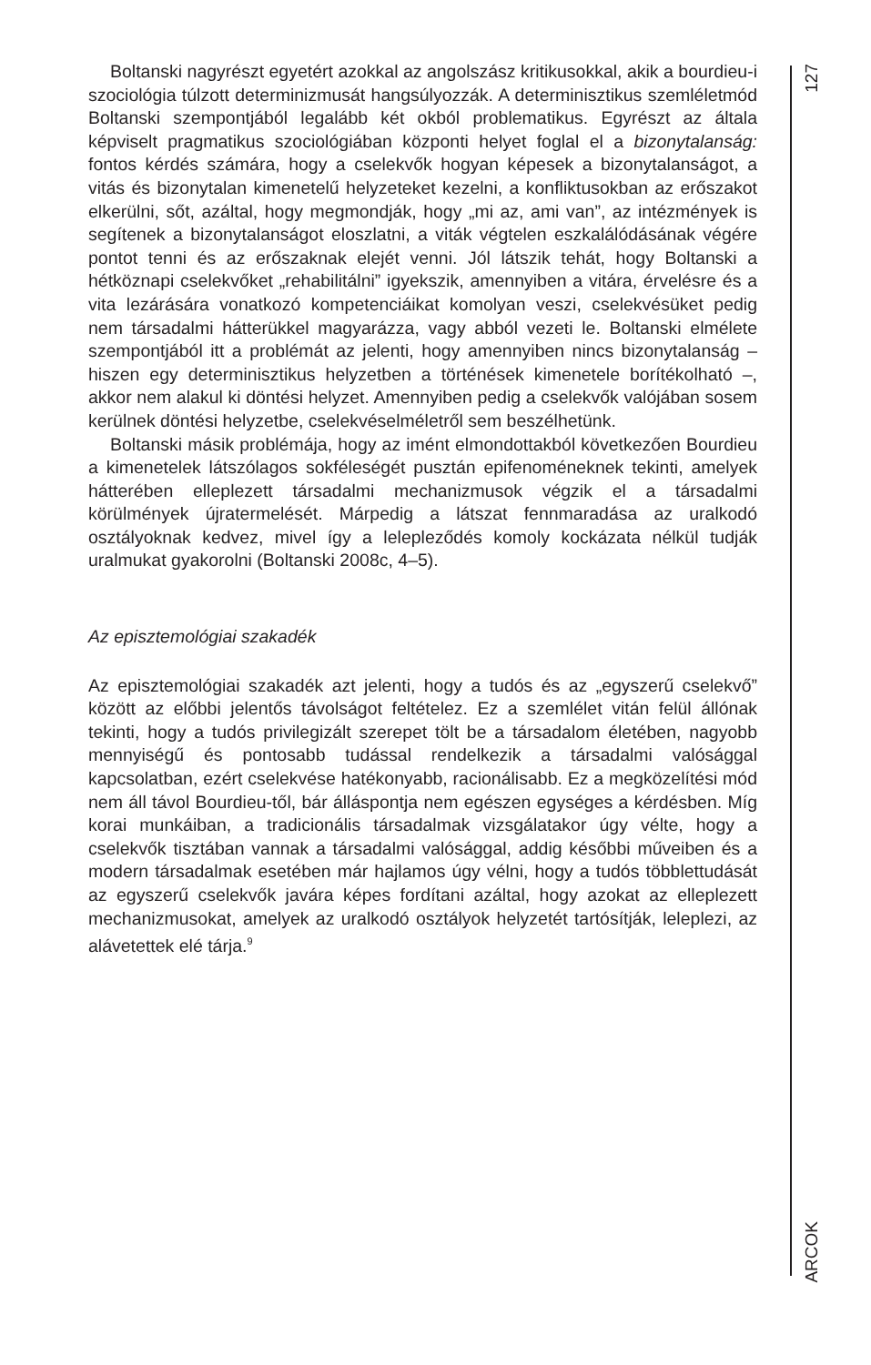Boltanski nagyrészt egyetért azokkal az angolszász kritikusokkal, akik a bourdieu-i szociológia túlzott determinizmusát hangsúlyozzák. A determinisztikus szemléletmód Boltanski szempontjából legalább két okból problematikus. Egyrészt az általa képviselt pragmatikus szociológiában központi helyet foglal el a bizonytalanság: fontos kérdés számára, hogy a cselekvők hogyan képesek a bizonytalanságot, a vitás és bizonytalan kimenetelű helyzeteket kezelni, a konfliktusokban az erőszakot elkerülni, sőt, azáltal, hogy megmondják, hogy „mi az, ami van”, az intézmények is segítenek a bizonytalanságot eloszlatni, a viták végtelen eszkalálódásának végére pontot tenni és az erőszaknak elejét venni. Jól látszik tehát, hogy Boltanski a hétköznapi cselekvőket „rehabilitálni” igyekszik, amennyiben a vitára, érvelésre és a vita lezárására vonatkozó kompetenciáikat komolyan veszi, cselekvésüket pedig nem társadalmi hátterükkel magyarázza, vagy abból vezeti le. Boltanski elmélete szempontjából itt a problémát az jelenti, hogy amennyiben nincs bizonytalanság – hiszen egy determinisztikus helyzetben a történések kimenetele borítékolható –, akkor nem alakul ki döntési helyzet. Amennyiben pedig a cselekvők valójában sosem kerülnek döntési helyzetbe, cselekvéselméletről sem beszélhetünk.
Boltanski másik problémája, hogy az imént elmondottakból következően Bourdieu a kimenetelek látszólagos sokféleségét pusztán epifenoméneknek tekinti, amelyek hátterében elleplezett társadalmi mechanizmusok végzik el a társadalmi körülmények újratermelését. Márpedig a látszat fennmaradása az uralkodó osztályoknak kedvez, mivel így a lelepleződés komoly kockázata nélkül tudják uralmukat gyakorolni (Boltanski 2008c, 4–5).
Az episztemológiai szakadék
Az episztemológiai szakadék azt jelenti, hogy a tudós és az „egyszerű cselekvő” között az előbbi jelentős távolságot feltételez. Ez a szemlélet vitán felül állónak tekinti, hogy a tudós privilegizált szerepet tölt be a társadalom életében, nagyobb mennyiségű és pontosabb tudással rendelkezik a társadalmi valósággal kapcsolatban, ezért cselekvése hatékonyabb, racionálisabb. Ez a megközelítési mód nem áll távol Bourdieu-től, bár álláspontja nem egészen egységes a kérdésben. Míg korai munkáiban, a tradicionális társadalmak vizsgálatakor úgy vélte, hogy a cselekvők tisztában vannak a társadalmi valósággal, addig későbbi műveiben és a modern társadalmak esetében már hajlamos úgy vélni, hogy a tudós többlettudását az egyszerű cselekvők javára képes fordítani azáltal, hogy azokat az elleplezett mechanizmusokat, amelyek az uralkodó osztályok helyzetét tartósítják, leleplezi, az alávetettek elé tárja.<sup>9</sup>
127
ARCOK